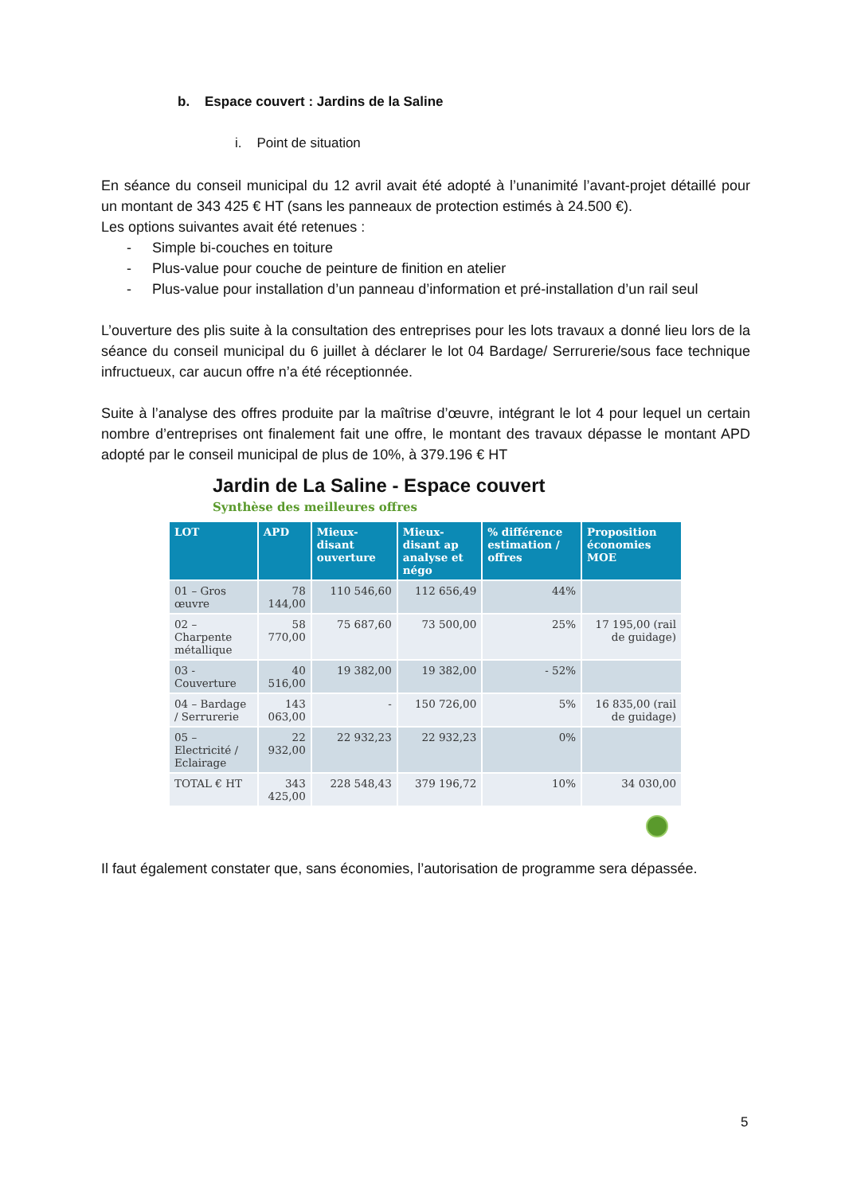b. Espace couvert : Jardins de la Saline
i. Point de situation
En séance du conseil municipal du 12 avril avait été adopté à l’unanimité l’avant-projet détaillé pour un montant de 343 425 € HT (sans les panneaux de protection estimés à 24.500 €).
Les options suivantes avait été retenues :
- Simple bi-couches en toiture
- Plus-value pour couche de peinture de finition en atelier
- Plus-value pour installation d’un panneau d’information et pré-installation d’un rail seul
L’ouverture des plis suite à la consultation des entreprises pour les lots travaux a donné lieu lors de la séance du conseil municipal du 6 juillet à déclarer le lot 04 Bardage/ Serrurerie/sous face technique infructueux, car aucun offre n’a été réceptionnée.
Suite à l’analyse des offres produite par la maîtrise d’œuvre, intégrant le lot 4 pour lequel un certain nombre d’entreprises ont finalement fait une offre, le montant des travaux dépasse le montant APD adopté par le conseil municipal de plus de 10%, à 379.196 € HT
Jardin de La Saline - Espace couvert
Synthèse des meilleures offres
| LOT | APD | Mieux-disant ouverture | Mieux-disant ap analyse et négo | % différence estimation / offres | Proposition économies MOE |
| --- | --- | --- | --- | --- | --- |
| 01 – Gros œuvre | 78 144,00 | 110 546,60 | 112 656,49 | 44% | |
| 02 – Charpente métallique | 58 770,00 | 75 687,60 | 73 500,00 | 25% | 17 195,00 (rail de guidage) |
| 03 - Couverture | 40 516,00 | 19 382,00 | 19 382,00 | - 52% | |
| 04 – Bardage / Serrurerie | 143 063,00 | - | 150 726,00 | 5% | 16 835,00 (rail de guidage) |
| 05 – Electricité / Eclairage | 22 932,00 | 22 932,23 | 22 932,23 | 0% | |
| TOTAL € HT | 343 425,00 | 228 548,43 | 379 196,72 | 10% | 34 030,00 |
Il faut également constater que, sans économies, l’autorisation de programme sera dépassée.
5